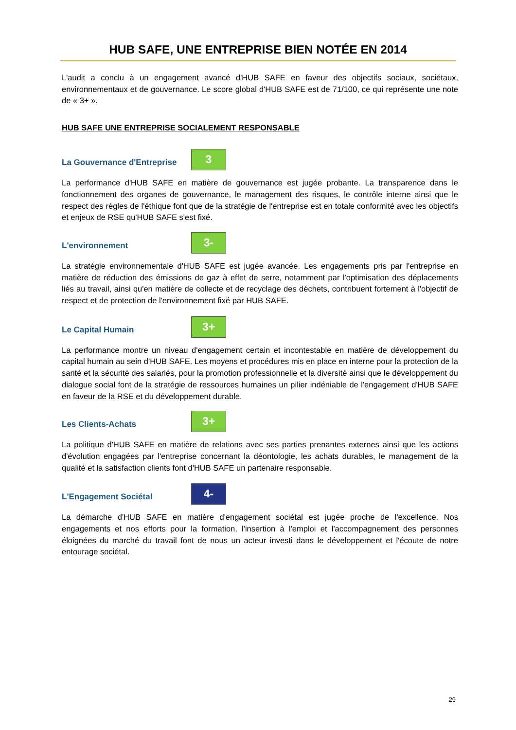HUB SAFE, UNE ENTREPRISE BIEN NOTÉE EN 2014
L'audit a conclu à un engagement avancé d'HUB SAFE en faveur des objectifs sociaux, sociétaux, environnementaux et de gouvernance. Le score global d'HUB SAFE est de 71/100, ce qui représente une note de « 3+ ».
HUB SAFE UNE ENTREPRISE SOCIALEMENT RESPONSABLE
La Gouvernance d'Entreprise
3
La performance d'HUB SAFE en matière de gouvernance est jugée probante. La transparence dans le fonctionnement des organes de gouvernance, le management des risques, le contrôle interne ainsi que le respect des règles de l'éthique font que de la stratégie de l'entreprise est en totale conformité avec les objectifs et enjeux de RSE qu'HUB SAFE s'est fixé.
L'environnement
3-
La stratégie environnementale d'HUB SAFE est jugée avancée. Les engagements pris par l'entreprise en matière de réduction des émissions de gaz à effet de serre, notamment par l'optimisation des déplacements liés au travail, ainsi qu'en matière de collecte et de recyclage des déchets, contribuent fortement à l'objectif de respect et de protection de l'environnement fixé par HUB SAFE.
Le Capital Humain
3+
La performance montre un niveau d'engagement certain et incontestable en matière de développement du capital humain au sein d'HUB SAFE. Les moyens et procédures mis en place en interne pour la protection de la santé et la sécurité des salariés, pour la promotion professionnelle et la diversité ainsi que le développement du dialogue social font de la stratégie de ressources humaines un pilier indéniable de l'engagement d'HUB SAFE en faveur de la RSE et du développement durable.
Les Clients-Achats
3+
La politique d'HUB SAFE en matière de relations avec ses parties prenantes externes ainsi que les actions d'évolution engagées par l'entreprise concernant la déontologie, les achats durables, le management de la qualité et la satisfaction clients font d'HUB SAFE un partenaire responsable.
L'Engagement Sociétal
4-
La démarche d'HUB SAFE en matière d'engagement sociétal est jugée proche de l'excellence. Nos engagements et nos efforts pour la formation, l'insertion à l'emploi et l'accompagnement des personnes éloignées du marché du travail font de nous un acteur investi dans le développement et l'écoute de notre entourage sociétal.
29